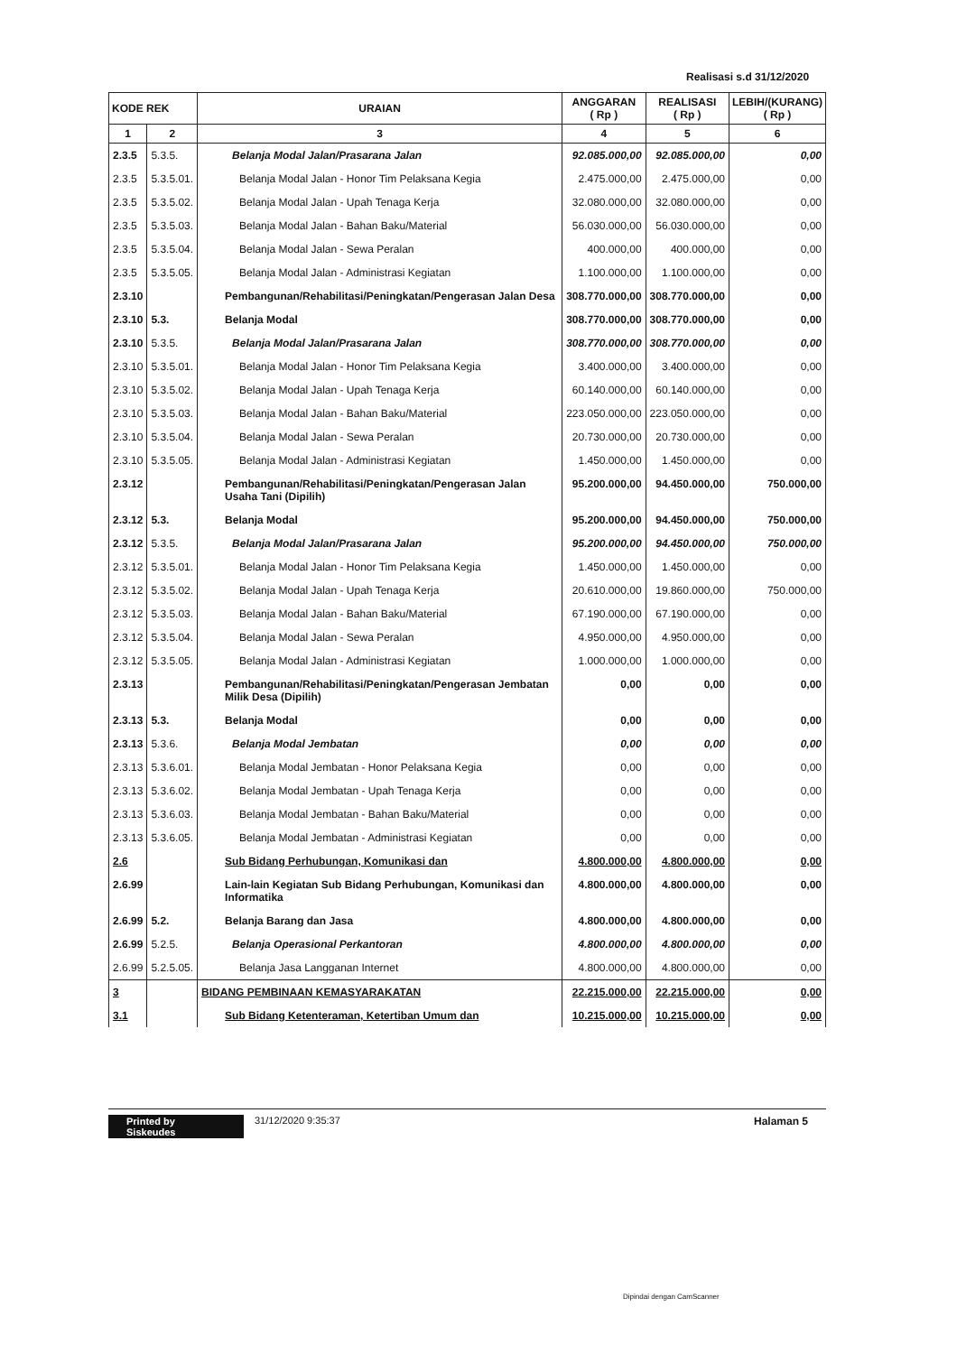Realisasi s.d 31/12/2020
| KODE REK | | URAIAN | ANGGARAN ( Rp ) | REALISASI ( Rp ) | LEBIH/(KURANG) ( Rp ) |
| --- | --- | --- | --- | --- | --- |
| 1 | 2 | 3 | 4 | 5 | 6 |
| 2.3.5 | 5.3.5. | Belanja Modal Jalan/Prasarana Jalan | 92.085.000,00 | 92.085.000,00 | 0,00 |
| 2.3.5 | 5.3.5.01. | Belanja Modal Jalan - Honor Tim Pelaksana Kegia | 2.475.000,00 | 2.475.000,00 | 0,00 |
| 2.3.5 | 5.3.5.02. | Belanja Modal Jalan - Upah Tenaga Kerja | 32.080.000,00 | 32.080.000,00 | 0,00 |
| 2.3.5 | 5.3.5.03. | Belanja Modal Jalan - Bahan Baku/Material | 56.030.000,00 | 56.030.000,00 | 0,00 |
| 2.3.5 | 5.3.5.04. | Belanja Modal Jalan - Sewa Peralan | 400.000,00 | 400.000,00 | 0,00 |
| 2.3.5 | 5.3.5.05. | Belanja Modal Jalan - Administrasi Kegiatan | 1.100.000,00 | 1.100.000,00 | 0,00 |
| 2.3.10 | | Pembangunan/Rehabilitasi/Peningkatan/Pengerasan Jalan Desa | 308.770.000,00 | 308.770.000,00 | 0,00 |
| 2.3.10 | 5.3. | Belanja Modal | 308.770.000,00 | 308.770.000,00 | 0,00 |
| 2.3.10 | 5.3.5. | Belanja Modal Jalan/Prasarana Jalan | 308.770.000,00 | 308.770.000,00 | 0,00 |
| 2.3.10 | 5.3.5.01. | Belanja Modal Jalan - Honor Tim Pelaksana Kegia | 3.400.000,00 | 3.400.000,00 | 0,00 |
| 2.3.10 | 5.3.5.02. | Belanja Modal Jalan - Upah Tenaga Kerja | 60.140.000,00 | 60.140.000,00 | 0,00 |
| 2.3.10 | 5.3.5.03. | Belanja Modal Jalan - Bahan Baku/Material | 223.050.000,00 | 223.050.000,00 | 0,00 |
| 2.3.10 | 5.3.5.04. | Belanja Modal Jalan - Sewa Peralan | 20.730.000,00 | 20.730.000,00 | 0,00 |
| 2.3.10 | 5.3.5.05. | Belanja Modal Jalan - Administrasi Kegiatan | 1.450.000,00 | 1.450.000,00 | 0,00 |
| 2.3.12 | | Pembangunan/Rehabilitasi/Peningkatan/Pengerasan Jalan Usaha Tani (Dipilih) | 95.200.000,00 | 94.450.000,00 | 750.000,00 |
| 2.3.12 | 5.3. | Belanja Modal | 95.200.000,00 | 94.450.000,00 | 750.000,00 |
| 2.3.12 | 5.3.5. | Belanja Modal Jalan/Prasarana Jalan | 95.200.000,00 | 94.450.000,00 | 750.000,00 |
| 2.3.12 | 5.3.5.01. | Belanja Modal Jalan - Honor Tim Pelaksana Kegia | 1.450.000,00 | 1.450.000,00 | 0,00 |
| 2.3.12 | 5.3.5.02. | Belanja Modal Jalan - Upah Tenaga Kerja | 20.610.000,00 | 19.860.000,00 | 750.000,00 |
| 2.3.12 | 5.3.5.03. | Belanja Modal Jalan - Bahan Baku/Material | 67.190.000,00 | 67.190.000,00 | 0,00 |
| 2.3.12 | 5.3.5.04. | Belanja Modal Jalan - Sewa Peralan | 4.950.000,00 | 4.950.000,00 | 0,00 |
| 2.3.12 | 5.3.5.05. | Belanja Modal Jalan - Administrasi Kegiatan | 1.000.000,00 | 1.000.000,00 | 0,00 |
| 2.3.13 | | Pembangunan/Rehabilitasi/Peningkatan/Pengerasan Jembatan Milik Desa (Dipilih) | 0,00 | 0,00 | 0,00 |
| 2.3.13 | 5.3. | Belanja Modal | 0,00 | 0,00 | 0,00 |
| 2.3.13 | 5.3.6. | Belanja Modal Jembatan | 0,00 | 0,00 | 0,00 |
| 2.3.13 | 5.3.6.01. | Belanja Modal Jembatan - Honor Pelaksana Kegia | 0,00 | 0,00 | 0,00 |
| 2.3.13 | 5.3.6.02. | Belanja Modal Jembatan - Upah Tenaga Kerja | 0,00 | 0,00 | 0,00 |
| 2.3.13 | 5.3.6.03. | Belanja Modal Jembatan - Bahan Baku/Material | 0,00 | 0,00 | 0,00 |
| 2.3.13 | 5.3.6.05. | Belanja Modal Jembatan - Administrasi Kegiatan | 0,00 | 0,00 | 0,00 |
| 2.6 | | Sub Bidang Perhubungan, Komunikasi dan | 4.800.000,00 | 4.800.000,00 | 0,00 |
| 2.6.99 | | Lain-lain Kegiatan Sub Bidang Perhubungan, Komunikasi dan Informatika | 4.800.000,00 | 4.800.000,00 | 0,00 |
| 2.6.99 | 5.2. | Belanja Barang dan Jasa | 4.800.000,00 | 4.800.000,00 | 0,00 |
| 2.6.99 | 5.2.5. | Belanja Operasional Perkantoran | 4.800.000,00 | 4.800.000,00 | 0,00 |
| 2.6.99 | 5.2.5.05. | Belanja Jasa Langganan Internet | 4.800.000,00 | 4.800.000,00 | 0,00 |
| 3 | | BIDANG PEMBINAAN KEMASYARAKATAN | 22.215.000,00 | 22.215.000,00 | 0,00 |
| 3.1 | | Sub Bidang Ketenteraman, Ketertiban Umum dan | 10.215.000,00 | 10.215.000,00 | 0,00 |
Printed by Siskeudes 31/12/2020 9:35:37 Halaman 5
Dipindai dengan CamScanner